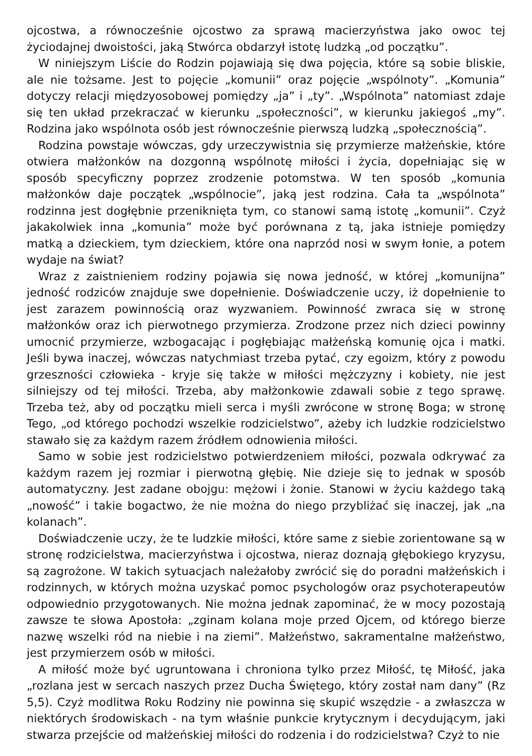ojcostwa, a równocześnie ojcostwo za sprawą macierzyństwa jako owoc tej życiodajnej dwoistości, jaką Stwórca obdarzył istotę ludzką „od początku”.
W niniejszym Liście do Rodzin pojawiają się dwa pojęcia, które są sobie bliskie, ale nie tożsame. Jest to pojęcie „komunii” oraz pojęcie „wspólnoty”. „Komunia” dotyczy relacji międzyosobowej pomiędzy „ja” i „ty”. „Wspólnota” natomiast zdaje się ten układ przekraczać w kierunku „społeczności”, w kierunku jakiegoś „my”. Rodzina jako wspólnota osób jest równocześnie pierwszą ludzką „społecznością”.
Rodzina powstaje wówczas, gdy urzeczywistnia się przymierze małżeńskie, które otwiera małżonków na dozgonną wspólnotę miłości i życia, dopełniając się w sposób specyficzny poprzez zrodzenie potomstwa. W ten sposób „komunia małżonków daje początek „wspólnocie”, jaką jest rodzina. Cała ta „wspólnota” rodzinna jest dogłębnie przeniknięta tym, co stanowi samą istotę „komunii”. Czyż jakakolwiek inna „komunia” może być porównana z tą, jaka istnieje pomiędzy matką a dzieckiem, tym dzieckiem, które ona naprzód nosi w swym łonie, a potem wydaje na świat?
Wraz z zaistnieniem rodziny pojawia się nowa jedność, w której „komunijna” jedność rodziców znajduje swe dopełnienie. Doświadczenie uczy, iż dopełnienie to jest zarazem powinnością oraz wyzwaniem. Powinność zwraca się w stronę małżonków oraz ich pierwotnego przymierza. Zrodzone przez nich dzieci powinny umocnić przymierze, wzbogacając i pogłębiając małżeńską komunię ojca i matki. Jeśli bywa inaczej, wówczas natychmiast trzeba pytać, czy egoizm, który z powodu grzeszności człowieka - kryje się także w miłości mężczyzny i kobiety, nie jest silniejszy od tej miłości. Trzeba, aby małżonkowie zdawali sobie z tego sprawę. Trzeba też, aby od początku mieli serca i myśli zwrócone w stronę Boga; w stronę Tego, „od którego pochodzi wszelkie rodzicielstwo”, ażeby ich ludzkie rodzicielstwo stawało się za każdym razem źródłem odnowienia miłości.
Samo w sobie jest rodzicielstwo potwierdzeniem miłości, pozwala odkrywać za każdym razem jej rozmiar i pierwotną głębię. Nie dzieje się to jednak w sposób automatyczny. Jest zadane obojgu: mężowi i żonie. Stanowi w życiu każdego taką „nowość” i takie bogactwo, że nie można do niego przybliżać się inaczej, jak „na kolanach”.
Doświadczenie uczy, że te ludzkie miłości, które same z siebie zorientowane są w stronę rodzicielstwa, macierzyństwa i ojcostwa, nieraz doznają głębokiego kryzysu, są zagrożone. W takich sytuacjach należałoby zwrócić się do poradni małżeńskich i rodzinnych, w których można uzyskać pomoc psychologów oraz psychoterapeutów odpowiednio przygotowanych. Nie można jednak zapominać, że w mocy pozostają zawsze te słowa Apostoła: „zginam kolana moje przed Ojcem, od którego bierze nazwę wszelki ród na niebie i na ziemi”. Małżeństwo, sakramentalne małżeństwo, jest przymierzem osób w miłości.
A miłość może być ugruntowana i chroniona tylko przez Miłość, tę Miłość, jaka „rozlana jest w sercach naszych przez Ducha Świętego, który został nam dany” (Rz 5,5). Czyż modlitwa Roku Rodziny nie powinna się skupić wszędzie - a zwłaszcza w niektórych środowiskach - na tym właśnie punkcie krytycznym i decydującym, jaki stwarza przejście od małżeńskiej miłości do rodzenia i do rodzicielstwa? Czyż to nie